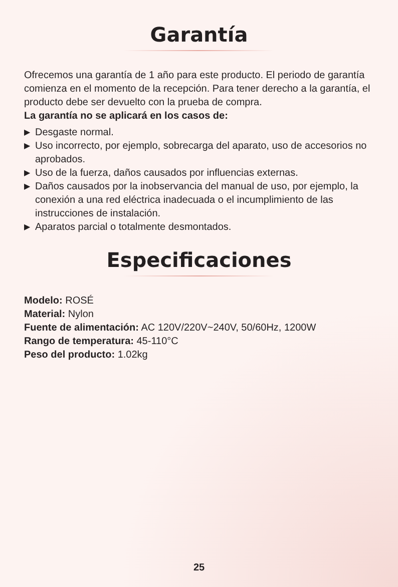Garantía
Ofrecemos una garantía de 1 año para este producto. El periodo de garantía comienza en el momento de la recepción. Para tener derecho a la garantía, el producto debe ser devuelto con la prueba de compra.
La garantía no se aplicará en los casos de:
▶ Desgaste normal.
▶ Uso incorrecto, por ejemplo, sobrecarga del aparato, uso de accesorios no aprobados.
▶ Uso de la fuerza, daños causados por influencias externas.
▶ Daños causados por la inobservancia del manual de uso, por ejemplo, la conexión a una red eléctrica inadecuada o el incumplimiento de las instrucciones de instalación.
▶ Aparatos parcial o totalmente desmontados.
Especificaciones
Modelo: ROSÉ
Material: Nylon
Fuente de alimentación: AC 120V/220V~240V, 50/60Hz, 1200W
Rango de temperatura: 45-110°C
Peso del producto: 1.02kg
25